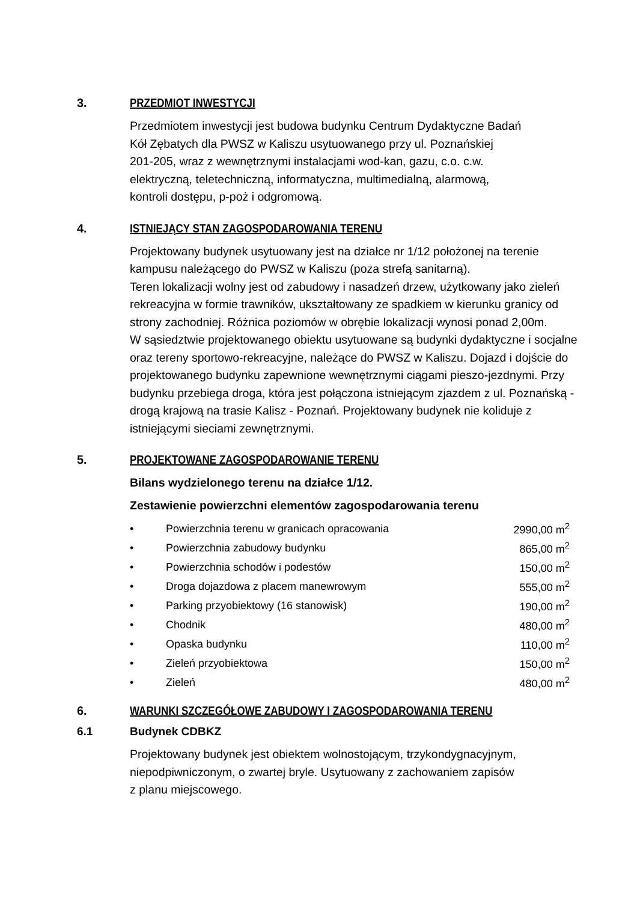3. PRZEDMIOT INWESTYCJI
Przedmiotem inwestycji jest budowa budynku Centrum Dydaktyczne Badań
Kół Zębatych dla PWSZ w Kaliszu usytuowanego przy ul. Poznańskiej
201-205, wraz z wewnętrznymi instalacjami wod-kan, gazu, c.o. c.w.
elektryczną, teletechniczną, informatyczna, multimedialną, alarmową,
kontroli dostępu, p-poż i odgromową.
4. ISTNIEJĄCY STAN ZAGOSPODAROWANIA TERENU
Projektowany budynek usytuowany jest na działce nr 1/12 położonej na terenie kampusu należącego do PWSZ w Kaliszu (poza strefą sanitarną).
Teren lokalizacji wolny jest od zabudowy i nasadzeń drzew, użytkowany jako zieleń rekreacyjna w formie trawników, ukształtowany ze spadkiem w kierunku granicy od strony zachodniej. Różnica poziomów w obrębie lokalizacji wynosi ponad 2,00m.
W sąsiedztwie projektowanego obiektu usytuowane są budynki dydaktyczne i socjalne oraz tereny sportowo-rekreacyjne, należące do PWSZ w Kaliszu. Dojazd i dojście do projektowanego budynku zapewnione wewnętrznymi ciągami pieszo-jezdnymi. Przy budynku przebiega droga, która jest połączona istniejącym zjazdem z ul. Poznańską - drogą krajową na trasie Kalisz - Poznań. Projektowany budynek nie koliduje z istniejącymi sieciami zewnętrznymi.
5. PROJEKTOWANE ZAGOSPODAROWANIE TERENU
Bilans wydzielonego terenu na działce 1/12.
Zestawienie powierzchni elementów zagospodarowania terenu
| • | Powierzchnia terenu w granicach opracowania | 2990,00 m<sup>2</sup> |
| • | Powierzchnia zabudowy budynku | 865,00 m<sup>2</sup> |
| • | Powierzchnia schodów i podestów | 150,00 m<sup>2</sup> |
| • | Droga dojazdowa z placem manewrowym | 555,00 m<sup>2</sup> |
| • | Parking przyobiektowy (16 stanowisk) | 190,00 m<sup>2</sup> |
| • | Chodnik | 480,00 m<sup>2</sup> |
| • | Opaska budynku | 110,00 m<sup>2</sup> |
| • | Zieleń przyobiektowa | 150,00 m<sup>2</sup> |
| • | Zieleń | 480,00 m<sup>2</sup> |
6. WARUNKI SZCZEGÓŁOWE ZABUDOWY I ZAGOSPODAROWANIA TERENU
6.1 Budynek CDBKZ
Projektowany budynek jest obiektem wolnostojącym, trzykondygnacyjnym,
niepodpiwniczonym, o zwartej bryle. Usytuowany z zachowaniem zapisów
z planu miejscowego.